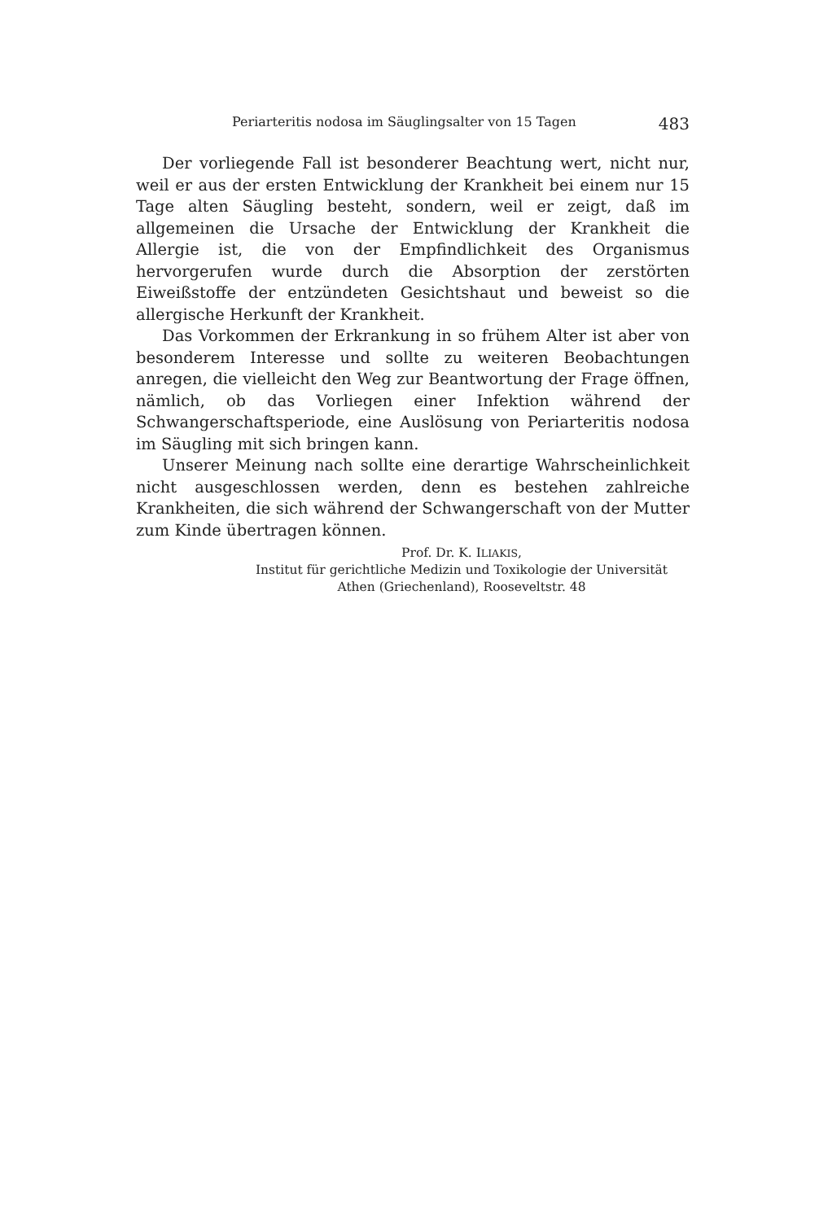Periarteritis nodosa im Säuglingsalter von 15 Tagen 483
Der vorliegende Fall ist besonderer Beachtung wert, nicht nur, weil er aus der ersten Entwicklung der Krankheit bei einem nur 15 Tage alten Säugling besteht, sondern, weil er zeigt, daß im allgemeinen die Ursache der Entwicklung der Krankheit die Allergie ist, die von der Empfindlichkeit des Organismus hervorgerufen wurde durch die Absorption der zerstörten Eiweißstoffe der entzündeten Gesichtshaut und beweist so die allergische Herkunft der Krankheit.
Das Vorkommen der Erkrankung in so frühem Alter ist aber von besonderem Interesse und sollte zu weiteren Beobachtungen anregen, die vielleicht den Weg zur Beantwortung der Frage öffnen, nämlich, ob das Vorliegen einer Infektion während der Schwangerschaftsperiode, eine Auslösung von Periarteritis nodosa im Säugling mit sich bringen kann.
Unserer Meinung nach sollte eine derartige Wahrscheinlichkeit nicht ausgeschlossen werden, denn es bestehen zahlreiche Krankheiten, die sich während der Schwangerschaft von der Mutter zum Kinde übertragen können.
Prof. Dr. K. ILIAKIS,
Institut für gerichtliche Medizin und Toxikologie der Universität
Athen (Griechenland), Rooseveltstr. 48